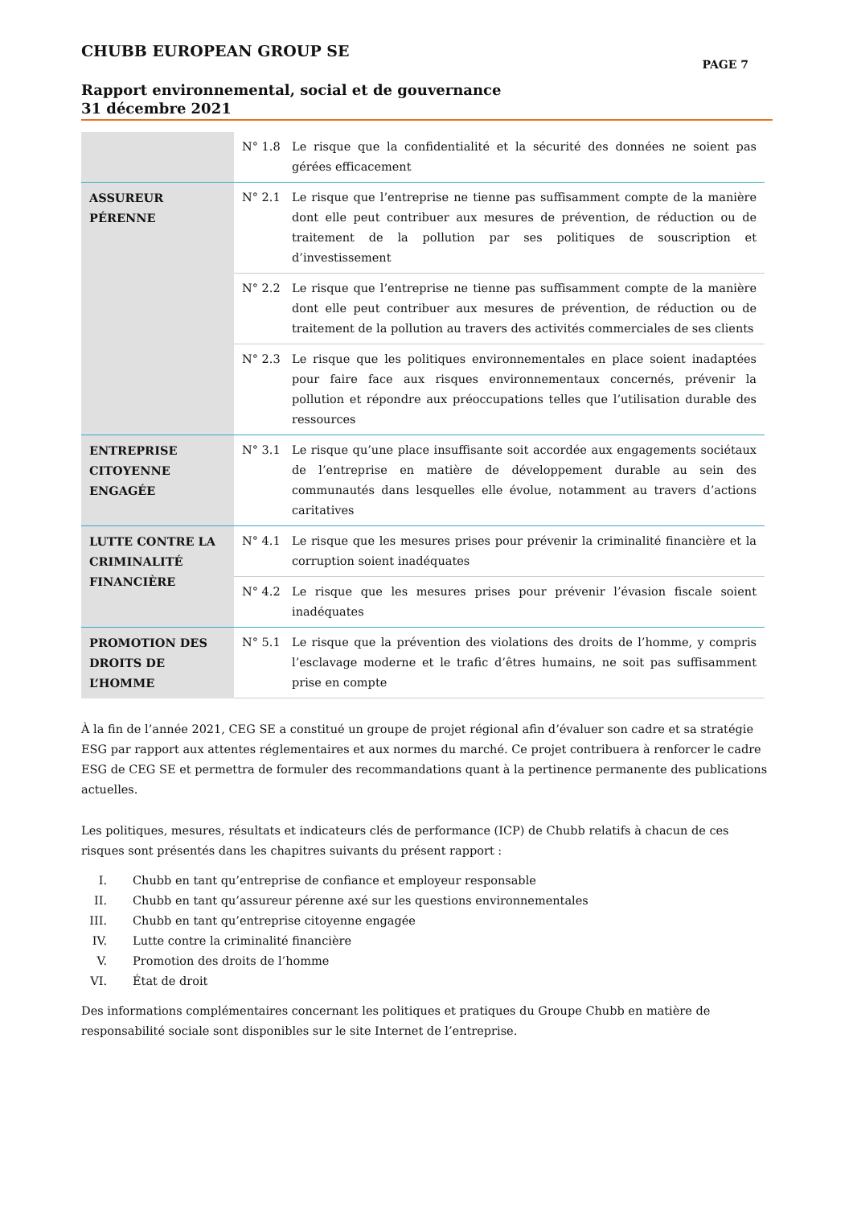CHUBB EUROPEAN GROUP SE
PAGE 7
Rapport environnemental, social et de gouvernance
31 décembre 2021
| | N° 1.8 | Le risque que la confidentialité et la sécurité des données ne soient pas gérées efficacement |
| ASSUREUR PÉRENNE | N° 2.1 | Le risque que l’entreprise ne tienne pas suffisamment compte de la manière dont elle peut contribuer aux mesures de prévention, de réduction ou de traitement de la pollution par ses politiques de souscription et d’investissement |
| | N° 2.2 | Le risque que l’entreprise ne tienne pas suffisamment compte de la manière dont elle peut contribuer aux mesures de prévention, de réduction ou de traitement de la pollution au travers des activités commerciales de ses clients |
| | N° 2.3 | Le risque que les politiques environnementales en place soient inadaptées pour faire face aux risques environnementaux concernés, prévenir la pollution et répondre aux préoccupations telles que l’utilisation durable des ressources |
| ENTREPRISE CITOYENNE ENGAGÉE | N° 3.1 | Le risque qu’une place insuffisante soit accordée aux engagements sociétaux de l’entreprise en matière de développement durable au sein des communautés dans lesquelles elle évolue, notamment au travers d’actions caritatives |
| LUTTE CONTRE LA CRIMINALITÉ FINANCIÈRE | N° 4.1 | Le risque que les mesures prises pour prévenir la criminalité financière et la corruption soient inadéquates |
| | N° 4.2 | Le risque que les mesures prises pour prévenir l’évasion fiscale soient inadéquates |
| PROMOTION DES DROITS DE L’HOMME | N° 5.1 | Le risque que la prévention des violations des droits de l’homme, y compris l’esclavage moderne et le trafic d’êtres humains, ne soit pas suffisamment prise en compte |
À la fin de l’année 2021, CEG SE a constitué un groupe de projet régional afin d’évaluer son cadre et sa stratégie ESG par rapport aux attentes réglementaires et aux normes du marché. Ce projet contribuera à renforcer le cadre ESG de CEG SE et permettra de formuler des recommandations quant à la pertinence permanente des publications actuelles.
Les politiques, mesures, résultats et indicateurs clés de performance (ICP) de Chubb relatifs à chacun de ces risques sont présentés dans les chapitres suivants du présent rapport :
I. Chubb en tant qu’entreprise de confiance et employeur responsable
II. Chubb en tant qu’assureur pérenne axé sur les questions environnementales
III. Chubb en tant qu’entreprise citoyenne engagée
IV. Lutte contre la criminalité financière
V. Promotion des droits de l’homme
VI. État de droit
Des informations complémentaires concernant les politiques et pratiques du Groupe Chubb en matière de responsabilité sociale sont disponibles sur le site Internet de l’entreprise.